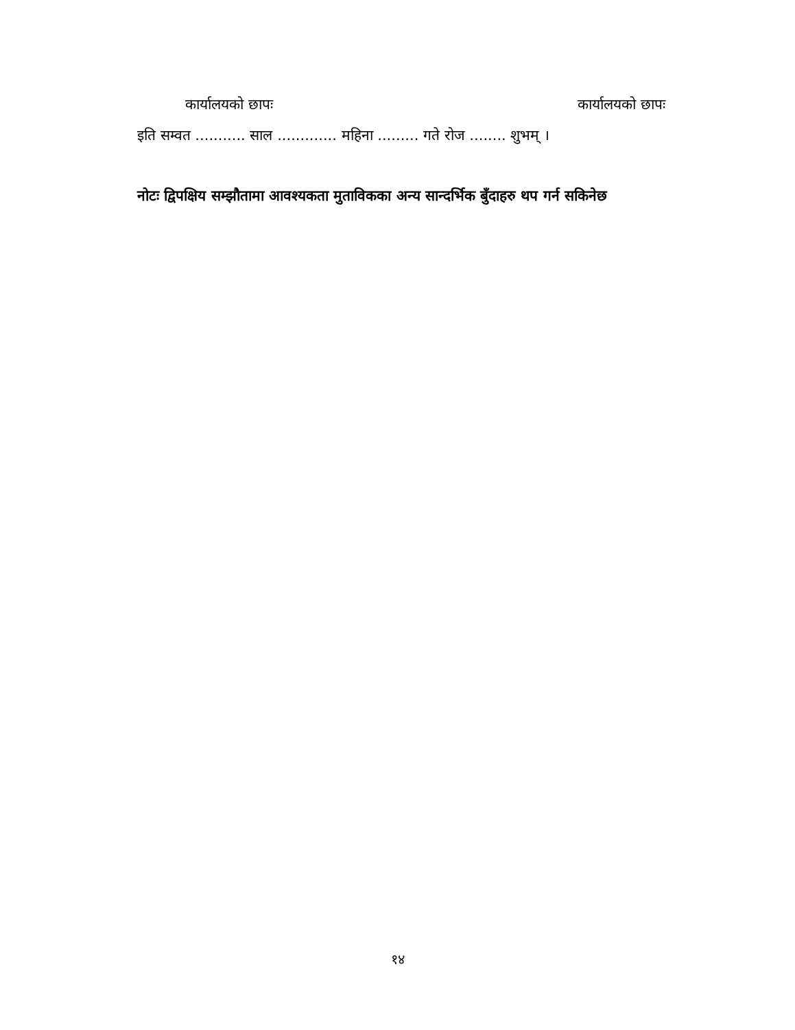कार्यालयको छापः कार्यालयको छापः
इति सम्वत ........... साल ............. महिना ......... गते रोज ........ शुभम् ।
नोटः द्विपक्षिय सम्झौतामा आवश्यकता मुताविकका अन्य सान्दर्भिक बुँदाहरु थप गर्न सकिनेछ
१४